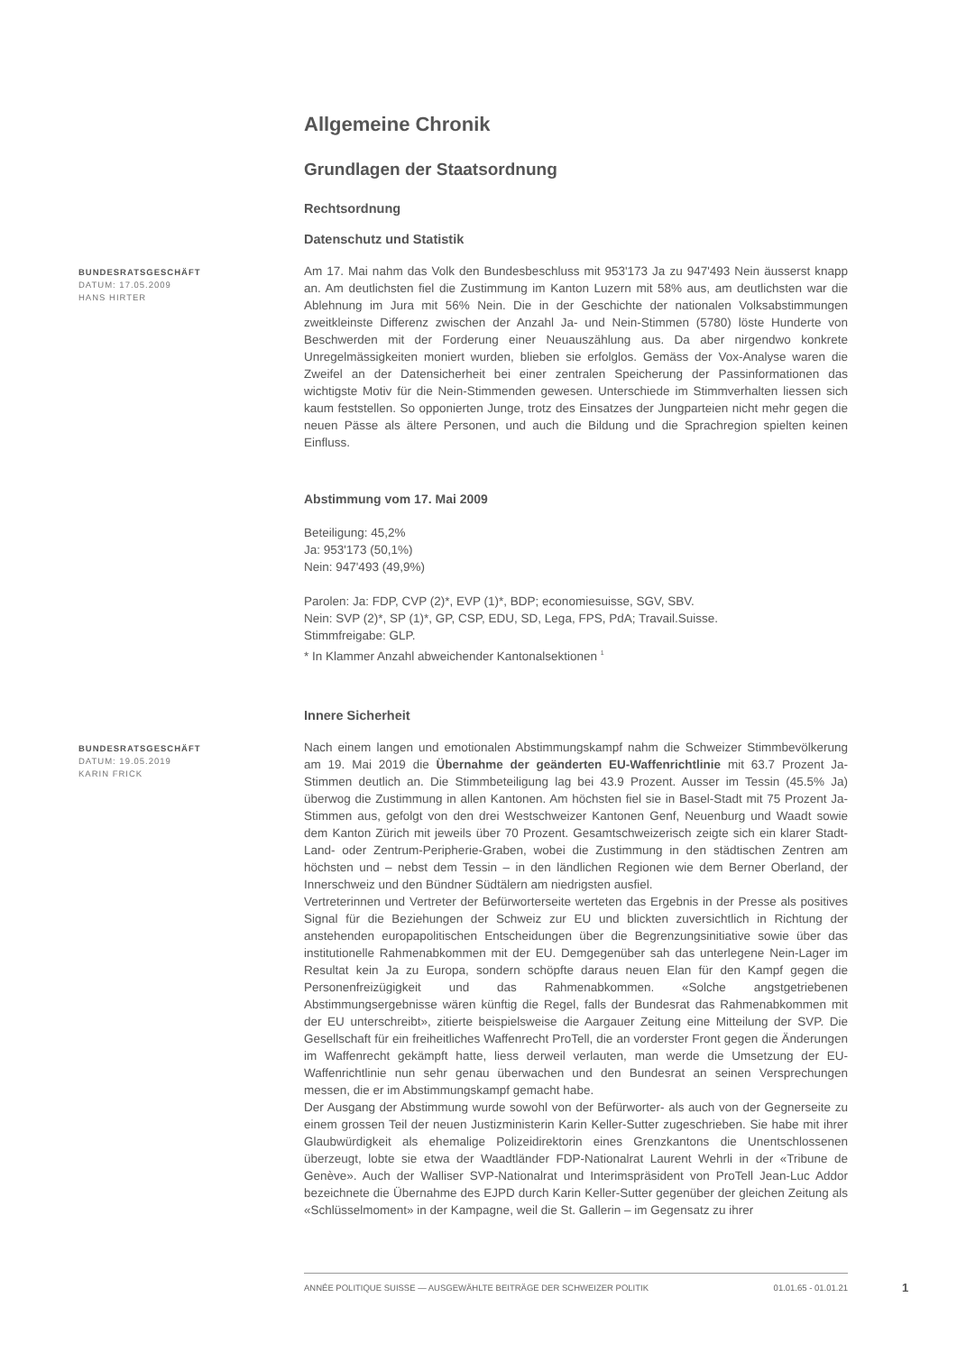Allgemeine Chronik
Grundlagen der Staatsordnung
Rechtsordnung
Datenschutz und Statistik
BUNDESRATSGESCHÄFT
DATUM: 17.05.2009
HANS HIRTER
Am 17. Mai nahm das Volk den Bundesbeschluss mit 953'173 Ja zu 947'493 Nein äusserst knapp an. Am deutlichsten fiel die Zustimmung im Kanton Luzern mit 58% aus, am deutlichsten war die Ablehnung im Jura mit 56% Nein. Die in der Geschichte der nationalen Volksabstimmungen zweitkleinste Differenz zwischen der Anzahl Ja- und Nein-Stimmen (5780) löste Hunderte von Beschwerden mit der Forderung einer Neuauszählung aus. Da aber nirgendwo konkrete Unregelmässigkeiten moniert wurden, blieben sie erfolglos. Gemäss der Vox-Analyse waren die Zweifel an der Datensicherheit bei einer zentralen Speicherung der Passinformationen das wichtigste Motiv für die Nein-Stimmenden gewesen. Unterschiede im Stimmverhalten liessen sich kaum feststellen. So opponierten Junge, trotz des Einsatzes der Jungparteien nicht mehr gegen die neuen Pässe als ältere Personen, und auch die Bildung und die Sprachregion spielten keinen Einfluss.
Abstimmung vom 17. Mai 2009
Beteiligung: 45,2%
Ja: 953'173 (50,1%)
Nein: 947'493 (49,9%)
Parolen: Ja: FDP, CVP (2)*, EVP (1)*, BDP; economiesuisse, SGV, SBV.
Nein: SVP (2)*, SP (1)*, GP, CSP, EDU, SD, Lega, FPS, PdA; Travail.Suisse.
Stimmfreigabe: GLP.
* In Klammer Anzahl abweichender Kantonalsektionen <sup>1</sup>
Innere Sicherheit
BUNDESRATSGESCHÄFT
DATUM: 19.05.2019
KARIN FRICK
Nach einem langen und emotionalen Abstimmungskampf nahm die Schweizer Stimmbevölkerung am 19. Mai 2019 die Übernahme der geänderten EU-Waffenrichtlinie mit 63.7 Prozent Ja-Stimmen deutlich an. Die Stimmbeteiligung lag bei 43.9 Prozent. Ausser im Tessin (45.5% Ja) überwog die Zustimmung in allen Kantonen. Am höchsten fiel sie in Basel-Stadt mit 75 Prozent Ja-Stimmen aus, gefolgt von den drei Westschweizer Kantonen Genf, Neuenburg und Waadt sowie dem Kanton Zürich mit jeweils über 70 Prozent. Gesamtschweizerisch zeigte sich ein klarer Stadt-Land- oder Zentrum-Peripherie-Graben, wobei die Zustimmung in den städtischen Zentren am höchsten und – nebst dem Tessin – in den ländlichen Regionen wie dem Berner Oberland, der Innerschweiz und den Bündner Südtälern am niedrigsten ausfiel.
Vertreterinnen und Vertreter der Befürworterseite werteten das Ergebnis in der Presse als positives Signal für die Beziehungen der Schweiz zur EU und blickten zuversichtlich in Richtung der anstehenden europapolitischen Entscheidungen über die Begrenzungsinitiative sowie über das institutionelle Rahmenabkommen mit der EU. Demgegenüber sah das unterlegene Nein-Lager im Resultat kein Ja zu Europa, sondern schöpfte daraus neuen Elan für den Kampf gegen die Personenfreizügigkeit und das Rahmenabkommen. «Solche angstgetriebenen Abstimmungsergebnisse wären künftig die Regel, falls der Bundesrat das Rahmenabkommen mit der EU unterschreibt», zitierte beispielsweise die Aargauer Zeitung eine Mitteilung der SVP. Die Gesellschaft für ein freiheitliches Waffenrecht ProTell, die an vorderster Front gegen die Änderungen im Waffenrecht gekämpft hatte, liess derweil verlauten, man werde die Umsetzung der EU-Waffenrichtlinie nun sehr genau überwachen und den Bundesrat an seinen Versprechungen messen, die er im Abstimmungskampf gemacht habe.
Der Ausgang der Abstimmung wurde sowohl von der Befürworter- als auch von der Gegnerseite zu einem grossen Teil der neuen Justizministerin Karin Keller-Sutter zugeschrieben. Sie habe mit ihrer Glaubwürdigkeit als ehemalige Polizeidirektorin eines Grenzkantons die Unentschlossenen überzeugt, lobte sie etwa der Waadtländer FDP-Nationalrat Laurent Wehrli in der «Tribune de Genève». Auch der Walliser SVP-Nationalrat und Interimspräsident von ProTell Jean-Luc Addor bezeichnete die Übernahme des EJPD durch Karin Keller-Sutter gegenüber der gleichen Zeitung als «Schlüsselmoment» in der Kampagne, weil die St. Gallerin – im Gegensatz zu ihrer
ANNÉE POLITIQUE SUISSE — AUSGEWÄHLTE BEITRÄGE DER SCHWEIZER POLITIK 01.01.65 - 01.01.21
1